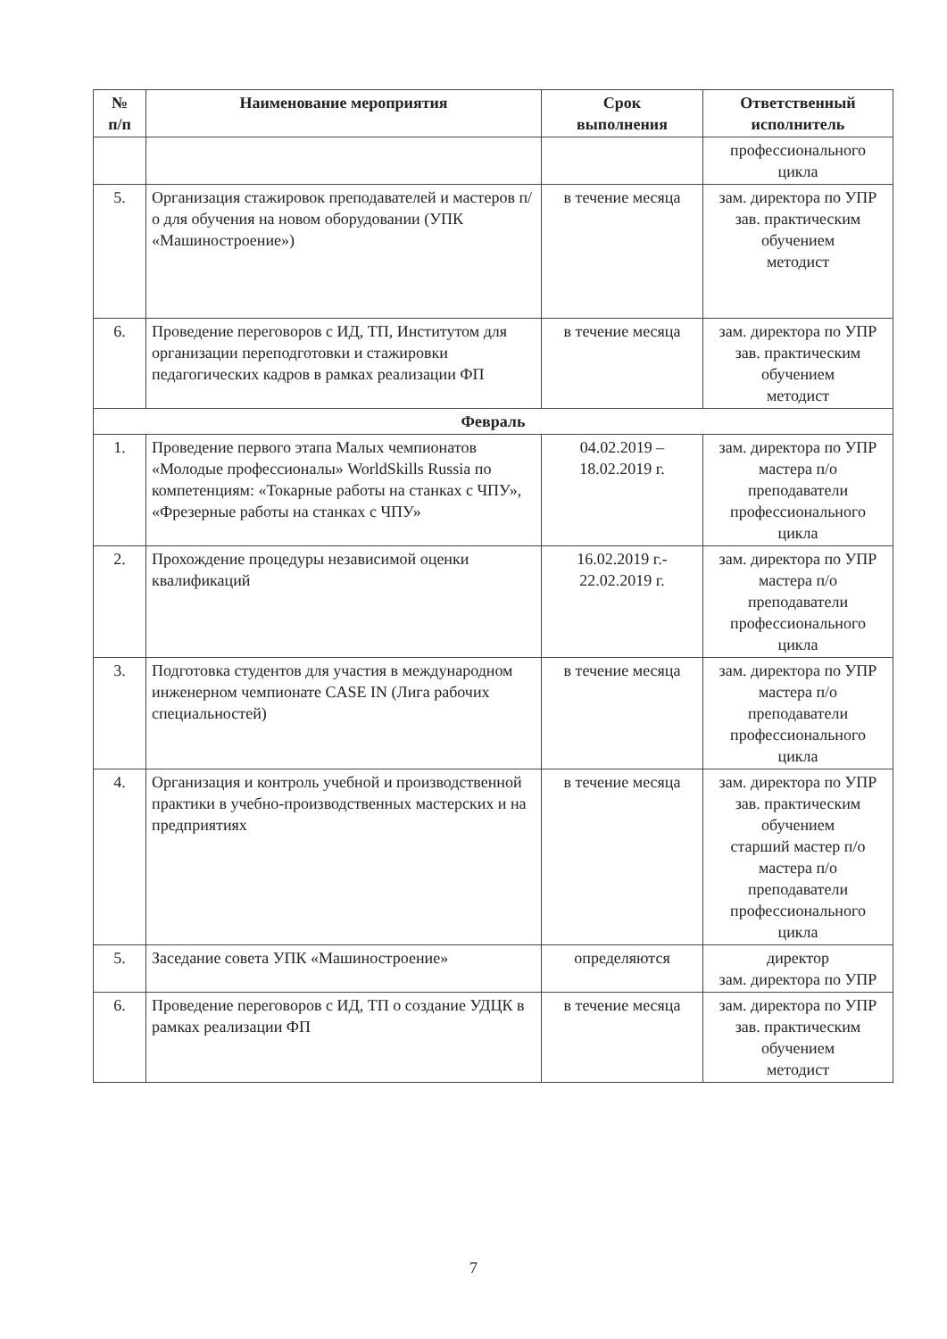| № п/п | Наименование мероприятия | Срок выполнения | Ответственный исполнитель |
| --- | --- | --- | --- |
| | | | профессионального цикла |
| 5. | Организация стажировок преподавателей и мастеров п/о для обучения на новом оборудовании (УПК «Машиностроение») | в течение месяца | зам. директора по УПР зав. практическим обучением методист |
| 6. | Проведение переговоров с ИД, ТП, Институтом для организации переподготовки и стажировки педагогических кадров в рамках реализации ФП | в течение месяца | зам. директора по УПР зав. практическим обучением методист |
| Февраль | | | |
| 1. | Проведение первого этапа Малых чемпионатов «Молодые профессионалы» WorldSkills Russia по компетенциям: «Токарные работы на станках с ЧПУ», «Фрезерные работы на станках с ЧПУ» | 04.02.2019 – 18.02.2019 г. | зам. директора по УПР мастера п/о преподаватели профессионального цикла |
| 2. | Прохождение процедуры независимой оценки квалификаций | 16.02.2019 г.- 22.02.2019 г. | зам. директора по УПР мастера п/о преподаватели профессионального цикла |
| 3. | Подготовка студентов для участия в международном инженерном чемпионате CASE IN (Лига рабочих специальностей) | в течение месяца | зам. директора по УПР мастера п/о преподаватели профессионального цикла |
| 4. | Организация и контроль учебной и производственной практики в учебно-производственных мастерских и на предприятиях | в течение месяца | зам. директора по УПР зав. практическим обучением старший мастер п/о мастера п/о преподаватели профессионального цикла |
| 5. | Заседание совета УПК «Машиностроение» | определяются | директор зам. директора по УПР |
| 6. | Проведение переговоров с ИД, ТП о создание УДЦК в рамках реализации ФП | в течение месяца | зам. директора по УПР зав. практическим обучением методист |
7